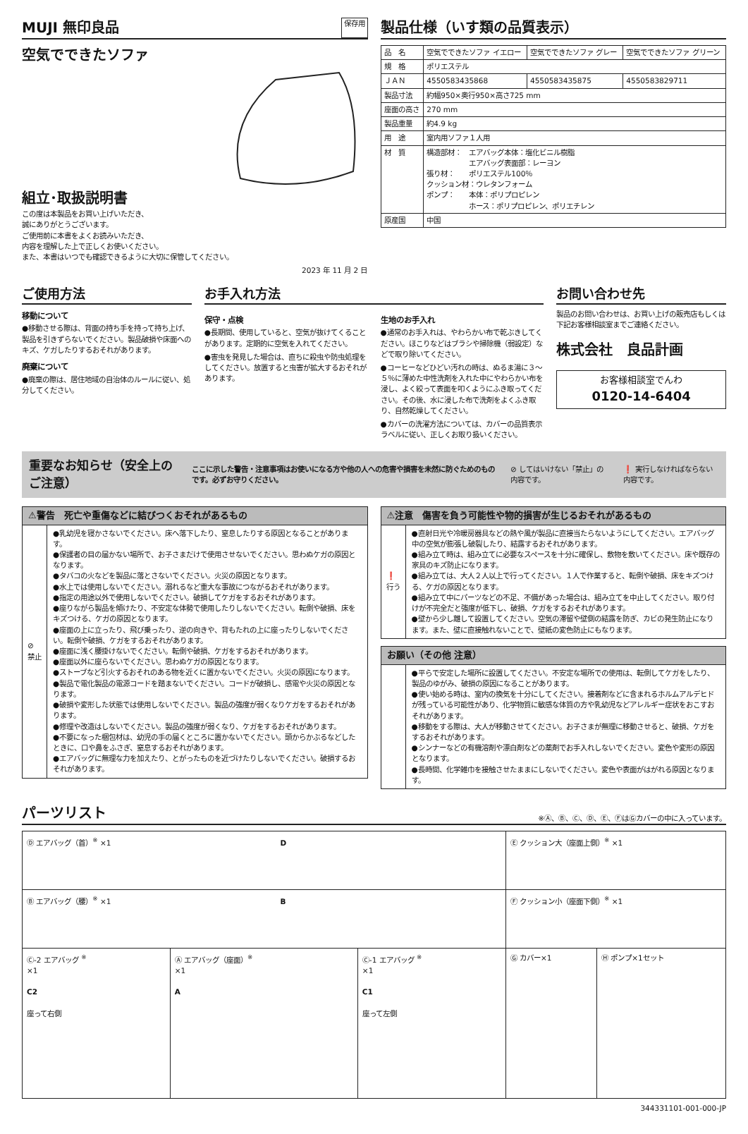MUJI 無印良品
保存用
空気でできたソファ
組立･取扱説明書
この度は本製品をお買い上げいただき、
誠にありがとうございます。
ご使用前に本書をよくお読みいただき、
内容を理解した上で正しくお使いください。
また、本書はいつでも確認できるように大切に保管してください。
2023 年 11 月 2 日
製品仕様（いす類の品質表示）
| 品 名 | 空気でできたソファ イエロー | 空気でできたソファ グレー | 空気でできたソファ グリーン |
| 規 格 | ポリエステル | | |
| ＪＡＮ | 4550583435868 | 4550583435875 | 4550583829711 |
| 製品寸法 | 約幅950×奥行950×高さ725 mm | | |
| 座面の高さ | 270 mm | | |
| 製品重量 | 約4.9 kg | | |
| 用 途 | 室内用ソファ１人用 | | |
| 材 質 | 構造部材： エアバッグ本体：塩化ビニル樹脂 エアバッグ表面部：レーヨン 張り材： ポリエステル100％ クッション材：ウレタンフォーム ポンプ： 本体：ポリプロピレン ホース：ポリプロピレン、ポリエチレン | | |
| 原産国 | 中国 | | |
ご使用方法
移動について
●移動させる際は、背面の持ち手を持って持ち上げ、製品を引きずらないでください。製品破損や床面へのキズ、ケガしたりするおそれがあります。
廃棄について
●廃棄の際は、居住地域の自治体のルールに従い、処分してください。
お手入れ方法
保守・点検
●長期間、使用していると、空気が抜けてくることがあります。定期的に空気を入れてください。
●害虫を発見した場合は、直ちに殺虫や防虫処理をしてください。放置すると虫害が拡大するおそれがあります。
生地のお手入れ
●通常のお手入れは、やわらかい布で乾ぶきしてください。ほこりなどはブラシや掃除機（弱設定）などで取り除いてください。
●コーヒーなどひどい汚れの時は、ぬるま湯に３～５％に薄めた中性洗剤を入れた中にやわらかい布を浸し、よく絞って表面を叩くようにふき取ってください。その後、水に浸した布で洗剤をよくふき取り、自然乾燥してください。
●カバーの洗濯方法については、カバーの品質表示ラベルに従い、正しくお取り扱いください。
お問い合わせ先
製品のお問い合わせは、お買い上げの販売店もしくは下記お客様相談室までご連絡ください。
株式会社　良品計画
お客様相談室でんわ
0120-14-6404
重要なお知らせ（安全上のご注意） ここに示した警告・注意事項はお使いになる方や他の人への危害や損害を未然に防ぐためのものです。必ずお守りください。 ⊘ してはいけない「禁止」の内容です。 ❗ 実行しなければならない内容です。
⚠警告　死亡や重傷などに結びつくおそれがあるもの
⊘
禁止
●乳幼児を寝かさないでください。床へ落下したり、窒息したりする原因となることがあります。
●保護者の目の届かない場所で、お子さまだけで使用させないでください。思わぬケガの原因となります。
●タバコの火などを製品に落とさないでください。火災の原因となります。
●水上では使用しないでください。溺れるなど重大な事故につながるおそれがあります。
●指定の用途以外で使用しないでください。破損してケガをするおそれがあります。
●座りながら製品を傾けたり、不安定な体勢で使用したりしないでください。転倒や破損、床をキズつける、ケガの原因となります。
●座面の上に立ったり、飛び乗ったり、逆の向きや、背もたれの上に座ったりしないでください。転倒や破損、ケガをするおそれがあります。
●座面に浅く腰掛けないでください。転倒や破損、ケガをするおそれがあります。
●座面以外に座らないでください。思わぬケガの原因となります。
●ストーブなど引火するおそれのある物を近くに置かないでください。火災の原因になります。
●製品で電化製品の電源コードを踏まないでください。コードが破損し、感電や火災の原因となります。
●破損や変形した状態では使用しないでください。製品の強度が弱くなりケガをするおそれがあります。
●修理や改造はしないでください。製品の強度が弱くなり、ケガをするおそれがあります。
●不要になった梱包材は、幼児の手の届くところに置かないでください。頭からかぶるなどしたときに、口や鼻をふさぎ、窒息するおそれがあります。
●エアバッグに無理な力を加えたり、とがったものを近づけたりしないでください。破損するおそれがあります。
⚠注意　傷害を負う可能性や物的損害が生じるおそれがあるもの
❗
行う
●直射日光や冷暖房器具などの熱や風が製品に直接当たらないようにしてください。エアバッグ中の空気が膨張し破裂したり、結露するおそれがあります。
●組み立て時は、組み立てに必要なスペースを十分に確保し、敷物を敷いてください。床や既存の家具のキズ防止になります。
●組み立ては、大人２人以上で行ってください。１人で作業すると、転倒や破損、床をキズつける、ケガの原因となります。
●組み立て中にパーツなどの不足、不備があった場合は、組み立てを中止してください。取り付けが不完全だと強度が低下し、破損、ケガをするおそれがあります。
●壁から少し離して設置してください。空気の滞留や壁側の結露を防ぎ、カビの発生防止になります。また、壁に直接触れないことで、壁紙の変色防止にもなります。
お願い（その他 注意）
●平らで安定した場所に設置してください。不安定な場所での使用は、転倒してケガをしたり、製品のゆがみ、破損の原因になることがあります。
●使い始める時は、室内の換気を十分にしてください。接着剤などに含まれるホルムアルデヒドが残っている可能性があり、化学物質に敏感な体質の方や乳幼児などアレルギー症状をおこすおそれがあります。
●移動をする際は、大人が移動させてください。お子さまが無理に移動させると、破損、ケガをするおそれがあります。
●シンナーなどの有機溶剤や漂白剤などの薬剤でお手入れしないでください。変色や変形の原因となります。
●長時間、化学雑巾を接触させたままにしないでください。変色や表面がはがれる原因となります。
パーツリスト
※Ⓐ、Ⓑ、Ⓒ、Ⓓ、Ⓔ、ⒻはⒼカバーの中に入っています。
| Ⓓ エアバッグ（首）<sup>※</sup> ×1 D | | | Ⓔ クッション大（座面上側）<sup>※</sup> ×1 | |
| Ⓑ エアバッグ（腰）<sup>※</sup> ×1 B | | | Ⓕ クッション小（座面下側）<sup>※</sup> ×1 | |
| Ⓒ-2 エアバッグ <sup>※</sup> ×1 C2 座って右側 | Ⓐ エアバッグ（座面）<sup>※</sup> ×1 A | Ⓒ-1 エアバッグ <sup>※</sup> ×1 C1 座って左側 | Ⓖ カバー×1 | Ⓗ ポンプ×1セット |
344331101-001-000-JP